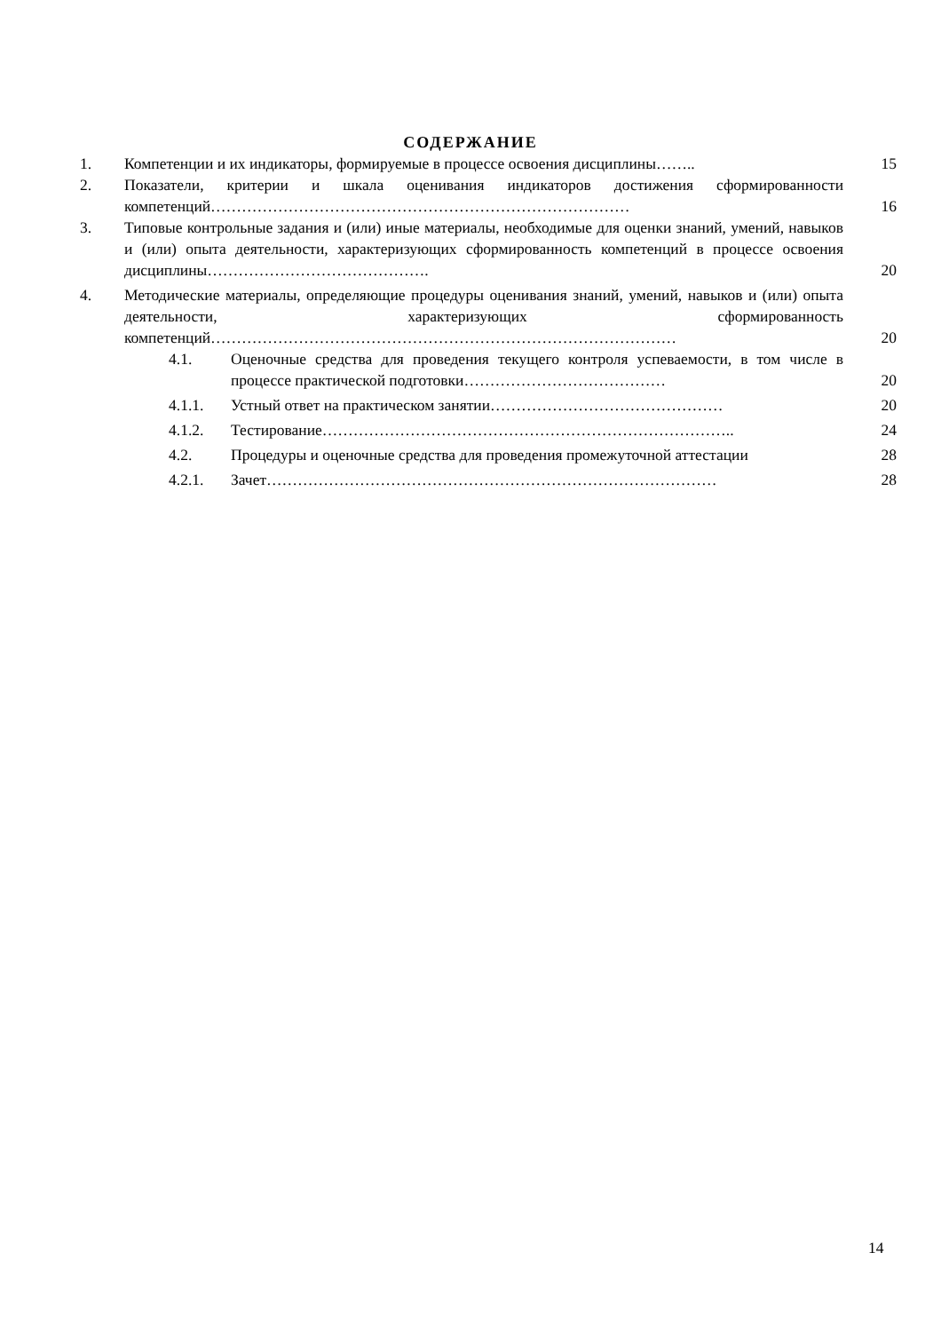СОДЕРЖАНИЕ
| 1. | Компетенции и их индикаторы, формируемые в процессе освоения дисциплины…….. | | 15 |
| 2. | Показатели, критерии и шкала оценивания индикаторов достижения сформированности компетенций……………………………………………………………………… | | 16 |
| 3. | Типовые контрольные задания и (или) иные материалы, необходимые для оценки знаний, умений, навыков и (или) опыта деятельности, характеризующих сформированность компетенций в процессе освоения дисциплины……………………………………. | | 20 |
| 4. | Методические материалы, определяющие процедуры оценивания знаний, умений, навыков и (или) опыта деятельности, характеризующих сформированность компетенций……………………………………………………………………………… | | 20 |
| | 4.1. | Оценочные средства для проведения текущего контроля успеваемости, в том числе в процессе практической подготовки………………………………… | 20 |
| | 4.1.1. | Устный ответ на практическом занятии……………………………………… | 20 |
| | 4.1.2. | Тестирование…………………………………………………………………….. | 24 |
| | 4.2. | Процедуры и оценочные средства для проведения промежуточной аттестации | 28 |
| | 4.2.1. | Зачет…………………………………………………………………………… | 28 |
14